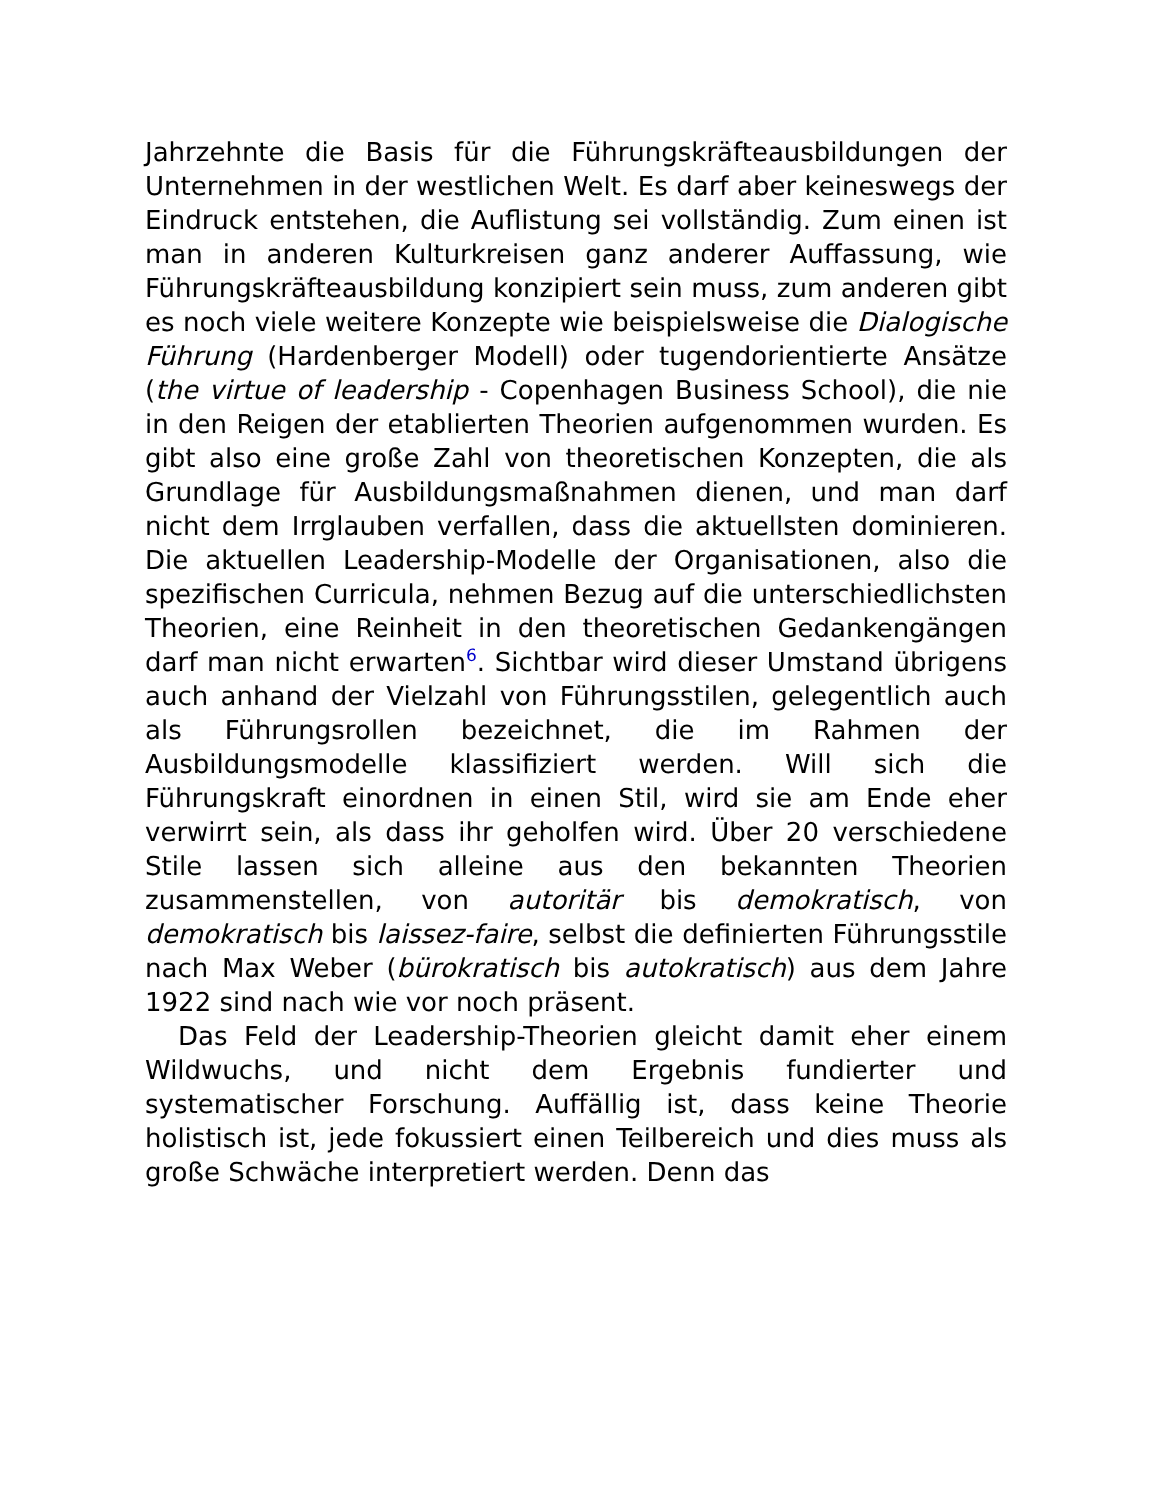Jahrzehnte die Basis für die Führungskräfteausbildungen der Unternehmen in der westlichen Welt. Es darf aber keineswegs der Eindruck entstehen, die Auflistung sei vollständig. Zum einen ist man in anderen Kulturkreisen ganz anderer Auffassung, wie Führungskräfteausbildung konzipiert sein muss, zum anderen gibt es noch viele weitere Konzepte wie beispielsweise die Dialogische Führung (Hardenberger Modell) oder tugendorientierte Ansätze (the virtue of leadership - Copenhagen Business School), die nie in den Reigen der etablierten Theorien aufgenommen wurden. Es gibt also eine große Zahl von theoretischen Konzepten, die als Grundlage für Ausbildungsmaßnahmen dienen, und man darf nicht dem Irrglauben verfallen, dass die aktuellsten dominieren. Die aktuellen Leadership-Modelle der Organisationen, also die spezifischen Curricula, nehmen Bezug auf die unterschiedlichsten Theorien, eine Reinheit in den theoretischen Gedankengängen darf man nicht erwarten<sup>6</sup>. Sichtbar wird dieser Umstand übrigens auch anhand der Vielzahl von Führungsstilen, gelegentlich auch als Führungsrollen bezeichnet, die im Rahmen der Ausbildungsmodelle klassifiziert werden. Will sich die Führungskraft einordnen in einen Stil, wird sie am Ende eher verwirrt sein, als dass ihr geholfen wird. Über 20 verschiedene Stile lassen sich alleine aus den bekannten Theorien zusammenstellen, von autoritär bis demokratisch, von demokratisch bis laissez-faire, selbst die definierten Führungsstile nach Max Weber (bürokratisch bis autokratisch) aus dem Jahre 1922 sind nach wie vor noch präsent.
Das Feld der Leadership-Theorien gleicht damit eher einem Wildwuchs, und nicht dem Ergebnis fundierter und systematischer Forschung. Auffällig ist, dass keine Theorie holistisch ist, jede fokussiert einen Teilbereich und dies muss als große Schwäche interpretiert werden. Denn das